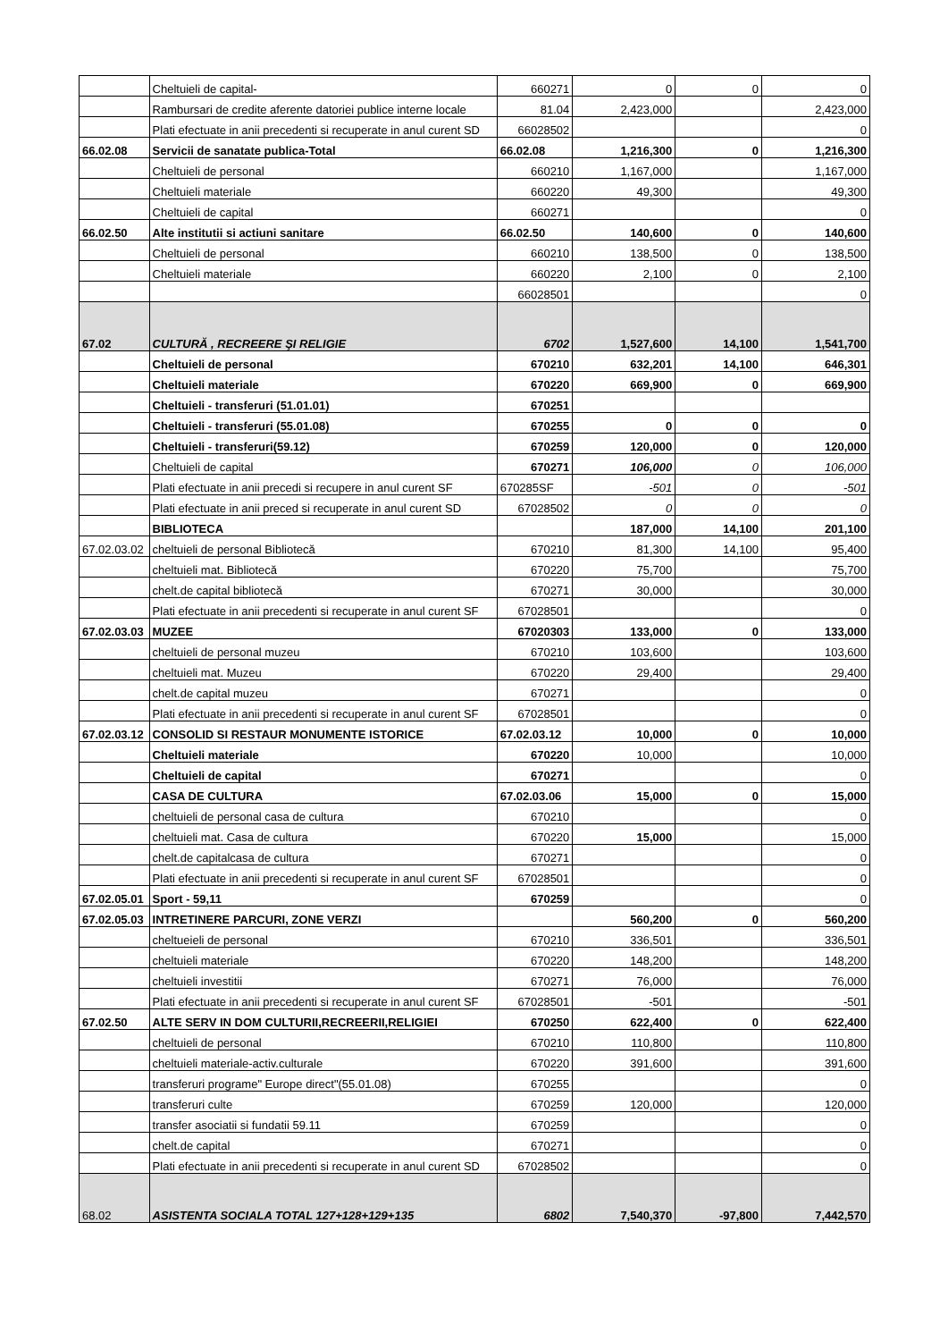| | Cheltuieli de capital- | 660271 | 0 | 0 | 0 |
| | Rambursari de credite aferente datoriei publice interne locale | 81.04 | 2,423,000 | | 2,423,000 |
| | Plati efectuate in anii precedenti si recuperate in anul curent SD | 66028502 | | | 0 |
| 66.02.08 | Servicii de sanatate publica-Total | 66.02.08 | 1,216,300 | 0 | 1,216,300 |
| | Cheltuieli de personal | 660210 | 1,167,000 | | 1,167,000 |
| | Cheltuieli materiale | 660220 | 49,300 | | 49,300 |
| | Cheltuieli de capital | 660271 | | | 0 |
| 66.02.50 | Alte institutii si actiuni sanitare | 66.02.50 | 140,600 | 0 | 140,600 |
| | Cheltuieli de personal | 660210 | 138,500 | 0 | 138,500 |
| | Cheltuieli materiale | 660220 | 2,100 | 0 | 2,100 |
| | | 66028501 | | | 0 |
| 67.02 | CULTURĂ , RECREERE ŞI RELIGIE | 6702 | 1,527,600 | 14,100 | 1,541,700 |
| | Cheltuieli de personal | 670210 | 632,201 | 14,100 | 646,301 |
| | Cheltuieli materiale | 670220 | 669,900 | 0 | 669,900 |
| | Cheltuieli - transferuri (51.01.01) | 670251 | | | |
| | Cheltuieli - transferuri (55.01.08) | 670255 | 0 | 0 | 0 |
| | Cheltuieli - transferuri(59.12) | 670259 | 120,000 | 0 | 120,000 |
| | Cheltuieli de capital | 670271 | 106,000 | 0 | 106,000 |
| | Plati efectuate in anii precedi si recupere in anul curent SF | 670285SF | -501 | 0 | -501 |
| | Plati efectuate in anii preced si recuperate in anul curent SD | 67028502 | 0 | 0 | 0 |
| | BIBLIOTECA | | 187,000 | 14,100 | 201,100 |
| 67.02.03.02 | cheltuieli de personal Bibliotecă | 670210 | 81,300 | 14,100 | 95,400 |
| | cheltuieli mat. Bibliotecă | 670220 | 75,700 | | 75,700 |
| | chelt.de capital bibliotecă | 670271 | 30,000 | | 30,000 |
| | Plati efectuate in anii precedenti si recuperate in anul curent SF | 67028501 | | | 0 |
| 67.02.03.03 | MUZEE | 67020303 | 133,000 | 0 | 133,000 |
| | cheltuieli de personal muzeu | 670210 | 103,600 | | 103,600 |
| | cheltuieli mat. Muzeu | 670220 | 29,400 | | 29,400 |
| | chelt.de capital muzeu | 670271 | | | 0 |
| | Plati efectuate in anii precedenti si recuperate in anul curent SF | 67028501 | | | 0 |
| 67.02.03.12 | CONSOLID SI RESTAUR MONUMENTE ISTORICE | 67.02.03.12 | 10,000 | 0 | 10,000 |
| | Cheltuieli materiale | 670220 | 10,000 | | 10,000 |
| | Cheltuieli de capital | 670271 | | | 0 |
| | CASA DE CULTURA | 67.02.03.06 | 15,000 | 0 | 15,000 |
| | cheltuieli de personal casa de cultura | 670210 | | | 0 |
| | cheltuieli mat. Casa de cultura | 670220 | 15,000 | | 15,000 |
| | chelt.de capitalcasa de cultura | 670271 | | | 0 |
| | Plati efectuate in anii precedenti si recuperate in anul curent SF | 67028501 | | | 0 |
| 67.02.05.01 | Sport - 59,11 | 670259 | | | 0 |
| 67.02.05.03 | INTRETINERE PARCURI, ZONE VERZI | | 560,200 | 0 | 560,200 |
| | cheltueieli de personal | 670210 | 336,501 | | 336,501 |
| | cheltuieli materiale | 670220 | 148,200 | | 148,200 |
| | cheltuieli investitii | 670271 | 76,000 | | 76,000 |
| | Plati efectuate in anii precedenti si recuperate in anul curent SF | 67028501 | -501 | | -501 |
| 67.02.50 | ALTE SERV IN DOM CULTURII,RECREERII,RELIGIEI | 670250 | 622,400 | 0 | 622,400 |
| | cheltuieli de personal | 670210 | 110,800 | | 110,800 |
| | cheltuieli materiale-activ.culturale | 670220 | 391,600 | | 391,600 |
| | transferuri programe" Europe direct"(55.01.08) | 670255 | | | 0 |
| | transferuri culte | 670259 | 120,000 | | 120,000 |
| | transfer asociatii si fundatii 59.11 | 670259 | | | 0 |
| | chelt.de capital | 670271 | | | 0 |
| | Plati efectuate in anii precedenti si recuperate in anul curent SD | 67028502 | | | 0 |
| 68.02 | ASISTENTA SOCIALA TOTAL 127+128+129+135 | 6802 | 7,540,370 | -97,800 | 7,442,570 |